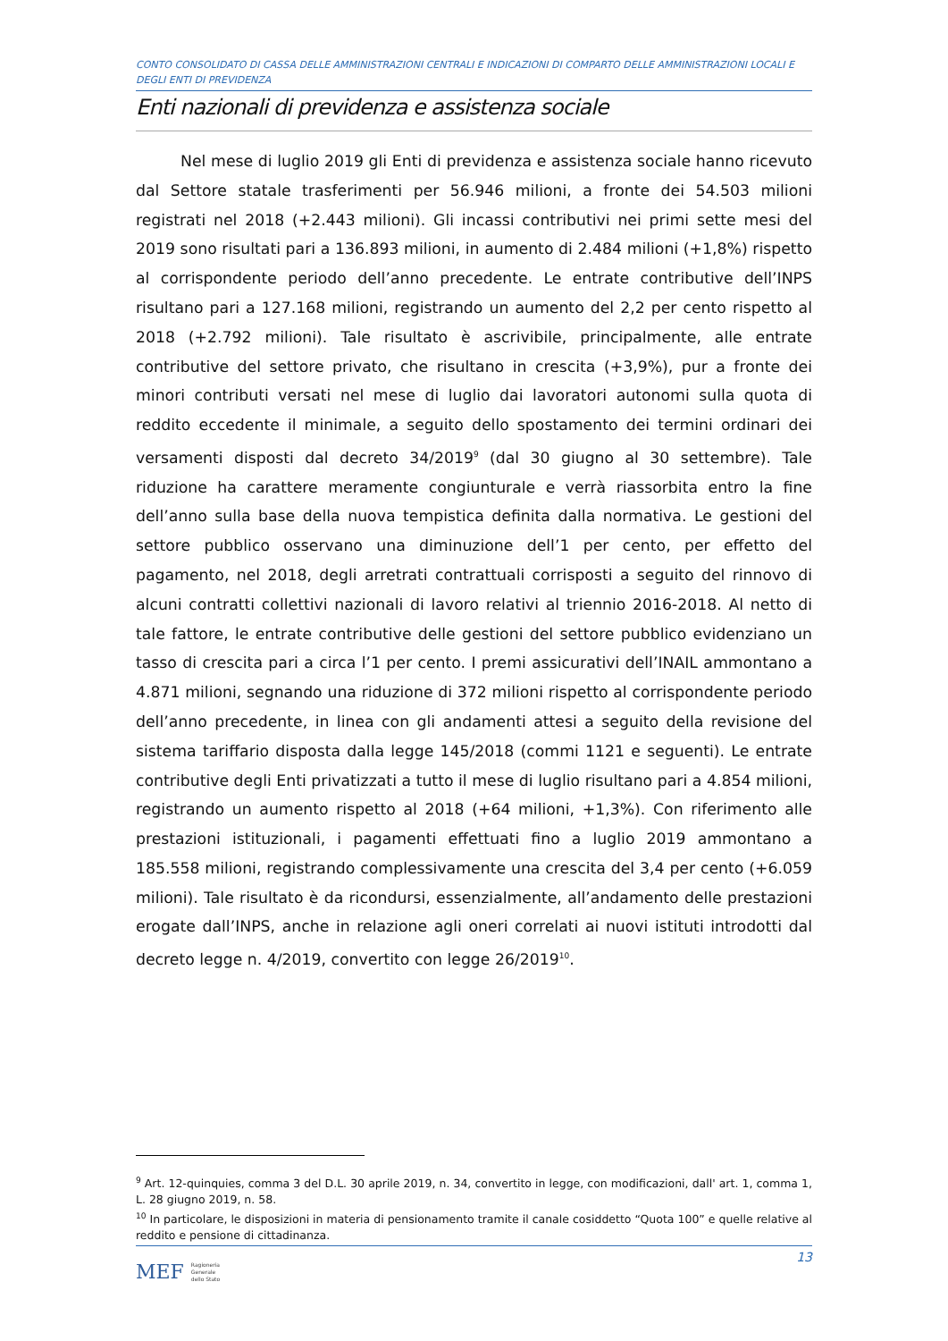CONTO CONSOLIDATO DI CASSA DELLE AMMINISTRAZIONI CENTRALI E INDICAZIONI DI COMPARTO DELLE AMMINISTRAZIONI LOCALI E DEGLI ENTI DI PREVIDENZA
Enti nazionali di previdenza e assistenza sociale
Nel mese di luglio 2019 gli Enti di previdenza e assistenza sociale hanno ricevuto dal Settore statale trasferimenti per 56.946 milioni, a fronte dei 54.503 milioni registrati nel 2018 (+2.443 milioni). Gli incassi contributivi nei primi sette mesi del 2019 sono risultati pari a 136.893 milioni, in aumento di 2.484 milioni (+1,8%) rispetto al corrispondente periodo dell’anno precedente. Le entrate contributive dell’INPS risultano pari a 127.168 milioni, registrando un aumento del 2,2 per cento rispetto al 2018 (+2.792 milioni). Tale risultato è ascrivibile, principalmente, alle entrate contributive del settore privato, che risultano in crescita (+3,9%), pur a fronte dei minori contributi versati nel mese di luglio dai lavoratori autonomi sulla quota di reddito eccedente il minimale, a seguito dello spostamento dei termini ordinari dei versamenti disposti dal decreto 34/2019<sup>9</sup> (dal 30 giugno al 30 settembre). Tale riduzione ha carattere meramente congiunturale e verrà riassorbita entro la fine dell’anno sulla base della nuova tempistica definita dalla normativa. Le gestioni del settore pubblico osservano una diminuzione dell’1 per cento, per effetto del pagamento, nel 2018, degli arretrati contrattuali corrisposti a seguito del rinnovo di alcuni contratti collettivi nazionali di lavoro relativi al triennio 2016-2018. Al netto di tale fattore, le entrate contributive delle gestioni del settore pubblico evidenziano un tasso di crescita pari a circa l’1 per cento. I premi assicurativi dell’INAIL ammontano a 4.871 milioni, segnando una riduzione di 372 milioni rispetto al corrispondente periodo dell’anno precedente, in linea con gli andamenti attesi a seguito della revisione del sistema tariffario disposta dalla legge 145/2018 (commi 1121 e seguenti). Le entrate contributive degli Enti privatizzati a tutto il mese di luglio risultano pari a 4.854 milioni, registrando un aumento rispetto al 2018 (+64 milioni, +1,3%). Con riferimento alle prestazioni istituzionali, i pagamenti effettuati fino a luglio 2019 ammontano a 185.558 milioni, registrando complessivamente una crescita del 3,4 per cento (+6.059 milioni). Tale risultato è da ricondursi, essenzialmente, all’andamento delle prestazioni erogate dall’INPS, anche in relazione agli oneri correlati ai nuovi istituti introdotti dal decreto legge n. 4/2019, convertito con legge 26/2019<sup>10</sup>.
<sup>9</sup> Art. 12-quinquies, comma 3 del D.L. 30 aprile 2019, n. 34, convertito in legge, con modificazioni, dall' art. 1, comma 1, L. 28 giugno 2019, n. 58.
<sup>10</sup> In particolare, le disposizioni in materia di pensionamento tramite il canale cosiddetto “Quota 100” e quelle relative al reddito e pensione di cittadinanza.
13
MEF Ragioneria
Generale
dello Stato